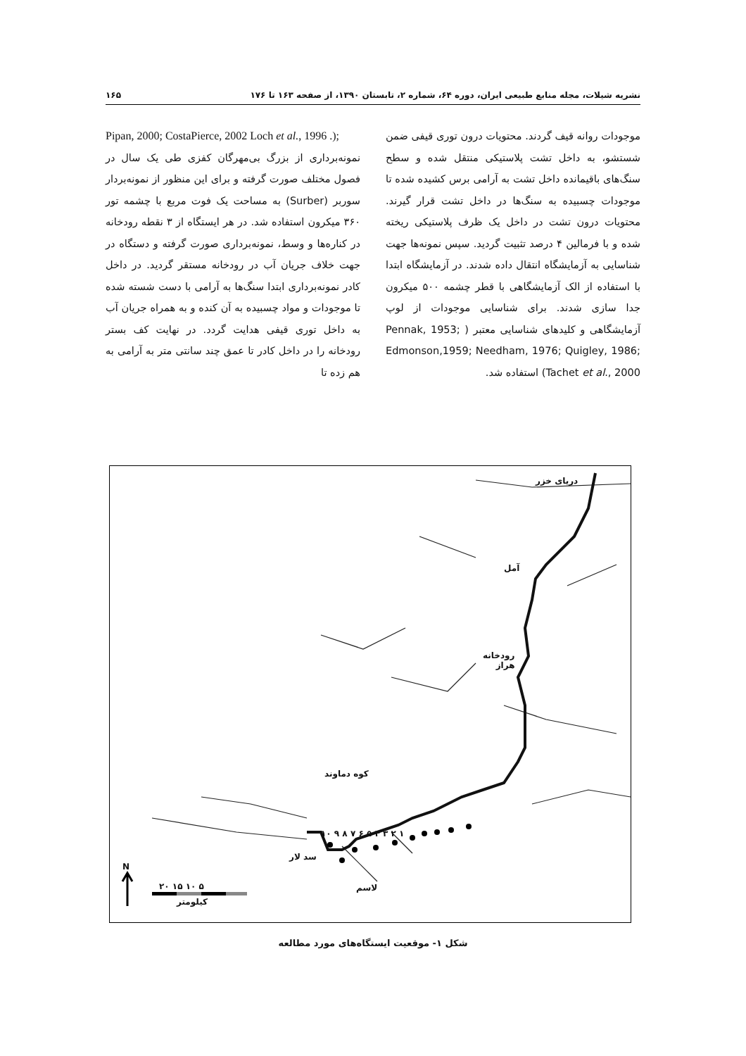نشریه شیلات، مجله منابع طبیعی ایران، دوره ۶۴، شماره ۲، تابستان ۱۳۹۰، از صفحه ۱۶۳ تا ۱۷۶ ۱۶۵
Pipan, 2000; CostaPierce, 2002 Loch et al., 1996 .);
نمونه‌برداری از بزرگ بی‌مهرگان کفزی طی یک سال در فصول مختلف صورت گرفته و برای این منظور از نمونه‌بردار سوربر (Surber) به مساحت یک فوت مربع با چشمه تور ۳۶۰ میکرون استفاده شد. در هر ایستگاه از ۳ نقطه رودخانه در کناره‌ها و وسط، نمونه‌برداری صورت گرفته و دستگاه در جهت خلاف جریان آب در رودخانه مستقر گردید. در داخل کادر نمونه‌برداری ابتدا سنگ‌ها به آرامی با دست شسته شده تا موجودات و مواد چسبیده به آن کنده و به همراه جریان آب به داخل توری قیفی هدایت گردد. در نهایت کف بستر رودخانه را در داخل کادر تا عمق چند سانتی متر به آرامی به هم زده تا
موجودات روانه قیف گردند. محتویات درون توری قیفی ضمن شستشو، به داخل تشت پلاستیکی منتقل شده و سطح سنگ‌های باقیمانده داخل تشت به آرامی برس کشیده شده تا موجودات چسبیده به سنگ‌ها در داخل تشت قرار گیرند. محتویات درون تشت در داخل یک ظرف پلاستیکی ریخته شده و با فرمالین ۴ درصد تثبیت گردید. سپس نمونه‌ها جهت شناسایی به آزمایشگاه انتقال داده شدند. در آزمایشگاه ابتدا با استفاده از الک آزمایشگاهی با قطر چشمه ۵۰۰ میکرون جدا سازی شدند. برای شناسایی موجودات از لوپ آزمایشگاهی و کلیدهای شناسایی معتبر ( Pennak, 1953; Edmonson,1959; Needham, 1976; Quigley, 1986; Tachet et al., 2000) استفاده شد.
دریای خزر
آمل
رودخانه
هراز
کوه دماوند
سد لار
لاسم
N
۵ ۱۰ ۱۵ ۲۰
کیلومتر
۱ ۲ ۳ ۴ ۵ ۶ ۷ ۸ ۹ ۱۰
شکل ۱- موقعیت ایستگاه‌های مورد مطالعه